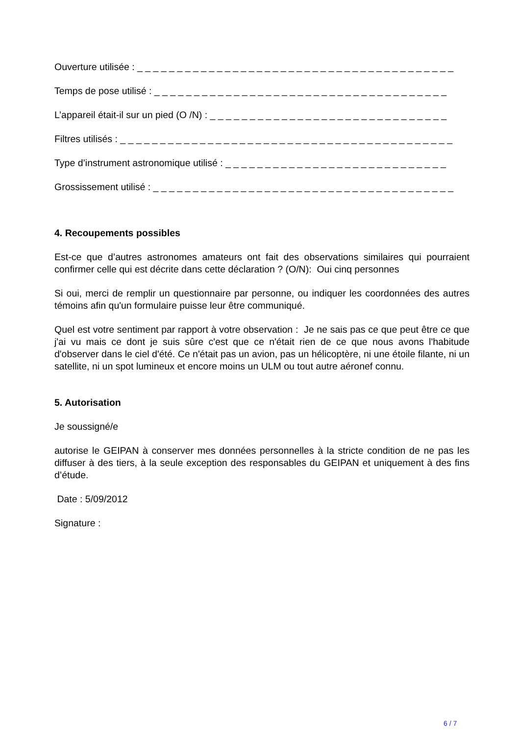Ouverture utilisée : _ _ _ _ _ _ _ _ _ _ _ _ _ _ _ _ _ _ _ _ _ _ _ _ _ _ _ _ _ _ _ _ _ _ _ _ _ _ _ _
Temps de pose utilisé : _ _ _ _ _ _ _ _ _ _ _ _ _ _ _ _ _ _ _ _ _ _ _ _ _ _ _ _ _ _ _ _ _ _ _ _ _
L’appareil était-il sur un pied (O /N) : _ _ _ _ _ _ _ _ _ _ _ _ _ _ _ _ _ _ _ _ _ _ _ _ _ _ _ _ _ _
Filtres utilisés : _ _ _ _ _ _ _ _ _ _ _ _ _ _ _ _ _ _ _ _ _ _ _ _ _ _ _ _ _ _ _ _ _ _ _ _ _ _ _ _ _ _
Type d’instrument astronomique utilisé : _ _ _ _ _ _ _ _ _ _ _ _ _ _ _ _ _ _ _ _ _ _ _ _ _ _ _ _
Grossissement utilisé : _ _ _ _ _ _ _ _ _ _ _ _ _ _ _ _ _ _ _ _ _ _ _ _ _ _ _ _ _ _ _ _ _ _ _ _ _ _
4. Recoupements possibles
Est-ce que d’autres astronomes amateurs ont fait des observations similaires qui pourraient confirmer celle qui est décrite dans cette déclaration ? (O/N): Oui cinq personnes
Si oui, merci de remplir un questionnaire par personne, ou indiquer les coordonnées des autres témoins afin qu'un formulaire puisse leur être communiqué.
Quel est votre sentiment par rapport à votre observation : Je ne sais pas ce que peut être ce que j'ai vu mais ce dont je suis sûre c'est que ce n'était rien de ce que nous avons l'habitude d'observer dans le ciel d'été. Ce n'était pas un avion, pas un hélicoptère, ni une étoile filante, ni un satellite, ni un spot lumineux et encore moins un ULM ou tout autre aéronef connu.
5. Autorisation
Je soussigné/e
autorise le GEIPAN à conserver mes données personnelles à la stricte condition de ne pas les diffuser à des tiers, à la seule exception des responsables du GEIPAN et uniquement à des fins d’étude.
Date : 5/09/2012
Signature :
6 / 7